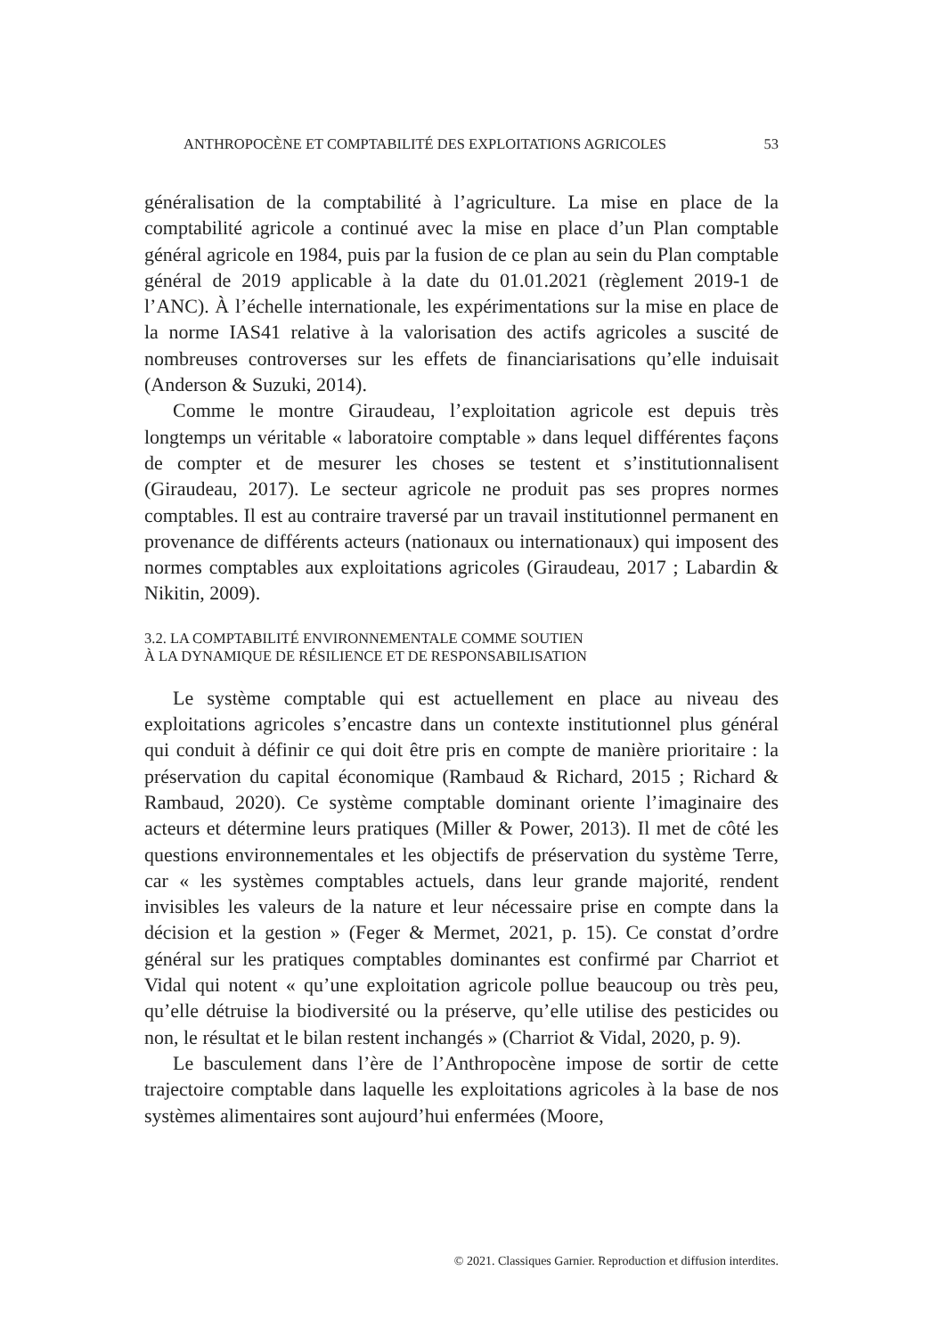ANTHROPOCÈNE ET COMPTABILITÉ DES EXPLOITATIONS AGRICOLES 53
généralisation de la comptabilité à l’agriculture. La mise en place de la comptabilité agricole a continué avec la mise en place d’un Plan comptable général agricole en 1984, puis par la fusion de ce plan au sein du Plan comptable général de 2019 applicable à la date du 01.01.2021 (règlement 2019-1 de l’ANC). À l’échelle internationale, les expérimentations sur la mise en place de la norme IAS41 relative à la valorisation des actifs agricoles a suscité de nombreuses controverses sur les effets de financiarisations qu’elle induisait (Anderson & Suzuki, 2014).
Comme le montre Giraudeau, l’exploitation agricole est depuis très longtemps un véritable « laboratoire comptable » dans lequel différentes façons de compter et de mesurer les choses se testent et s’institutionnalisent (Giraudeau, 2017). Le secteur agricole ne produit pas ses propres normes comptables. Il est au contraire traversé par un travail institutionnel permanent en provenance de différents acteurs (nationaux ou internationaux) qui imposent des normes comptables aux exploitations agricoles (Giraudeau, 2017 ; Labardin & Nikitin, 2009).
3.2. LA COMPTABILITÉ ENVIRONNEMENTALE COMME SOUTIEN
À LA DYNAMIQUE DE RÉSILIENCE ET DE RESPONSABILISATION
Le système comptable qui est actuellement en place au niveau des exploitations agricoles s’encastre dans un contexte institutionnel plus général qui conduit à définir ce qui doit être pris en compte de manière prioritaire : la préservation du capital économique (Rambaud & Richard, 2015 ; Richard & Rambaud, 2020). Ce système comptable dominant oriente l’imaginaire des acteurs et détermine leurs pratiques (Miller & Power, 2013). Il met de côté les questions environnementales et les objectifs de préservation du système Terre, car « les systèmes comptables actuels, dans leur grande majorité, rendent invisibles les valeurs de la nature et leur nécessaire prise en compte dans la décision et la gestion » (Feger & Mermet, 2021, p. 15). Ce constat d’ordre général sur les pratiques comptables dominantes est confirmé par Charriot et Vidal qui notent « qu’une exploitation agricole pollue beaucoup ou très peu, qu’elle détruise la biodiversité ou la préserve, qu’elle utilise des pesticides ou non, le résultat et le bilan restent inchangés » (Charriot & Vidal, 2020, p. 9).
Le basculement dans l’ère de l’Anthropocène impose de sortir de cette trajectoire comptable dans laquelle les exploitations agricoles à la base de nos systèmes alimentaires sont aujourd’hui enfermées (Moore,
© 2021. Classiques Garnier. Reproduction et diffusion interdites.